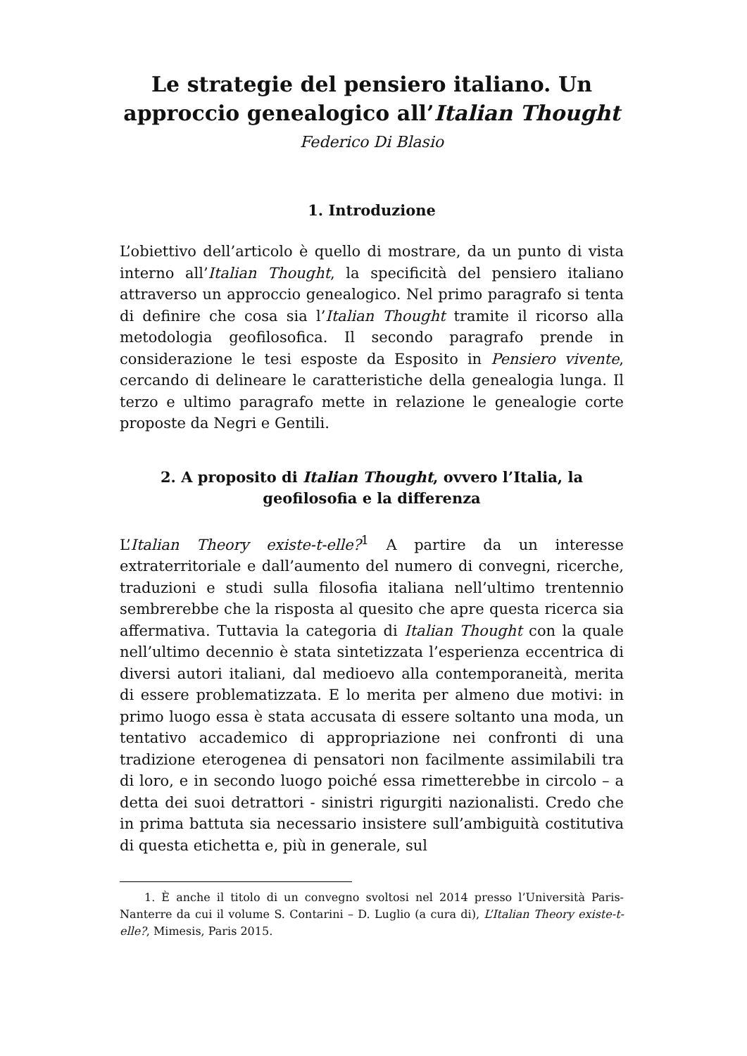Le strategie del pensiero italiano. Un approccio genealogico all’Italian Thought
Federico Di Blasio
1. Introduzione
L’obiettivo dell’articolo è quello di mostrare, da un punto di vista interno all’Italian Thought, la specificità del pensiero italiano attraverso un approccio genealogico. Nel primo paragrafo si tenta di definire che cosa sia l’Italian Thought tramite il ricorso alla metodologia geofilosofica. Il secondo paragrafo prende in considerazione le tesi esposte da Esposito in Pensiero vivente, cercando di delineare le caratteristiche della genealogia lunga. Il terzo e ultimo paragrafo mette in relazione le genealogie corte proposte da Negri e Gentili.
2. A proposito di Italian Thought, ovvero l’Italia, la geofilosofia e la differenza
L’Italian Theory existe-t-elle?<sup>1</sup> A partire da un interesse extraterritoriale e dall’aumento del numero di convegni, ricerche, traduzioni e studi sulla filosofia italiana nell’ultimo trentennio sembrerebbe che la risposta al quesito che apre questa ricerca sia affermativa. Tuttavia la categoria di Italian Thought con la quale nell’ultimo decennio è stata sintetizzata l’esperienza eccentrica di diversi autori italiani, dal medioevo alla contemporaneità, merita di essere problematizzata. E lo merita per almeno due motivi: in primo luogo essa è stata accusata di essere soltanto una moda, un tentativo accademico di appropriazione nei confronti di una tradizione eterogenea di pensatori non facilmente assimilabili tra di loro, e in secondo luogo poiché essa rimetterebbe in circolo – a detta dei suoi detrattori - sinistri rigurgiti nazionalisti. Credo che in prima battuta sia necessario insistere sull’ambiguità costitutiva di questa etichetta e, più in generale, sul
1. È anche il titolo di un convegno svoltosi nel 2014 presso l’Università Paris-Nanterre da cui il volume S. Contarini – D. Luglio (a cura di), L’Italian Theory existe-t-elle?, Mimesis, Paris 2015.